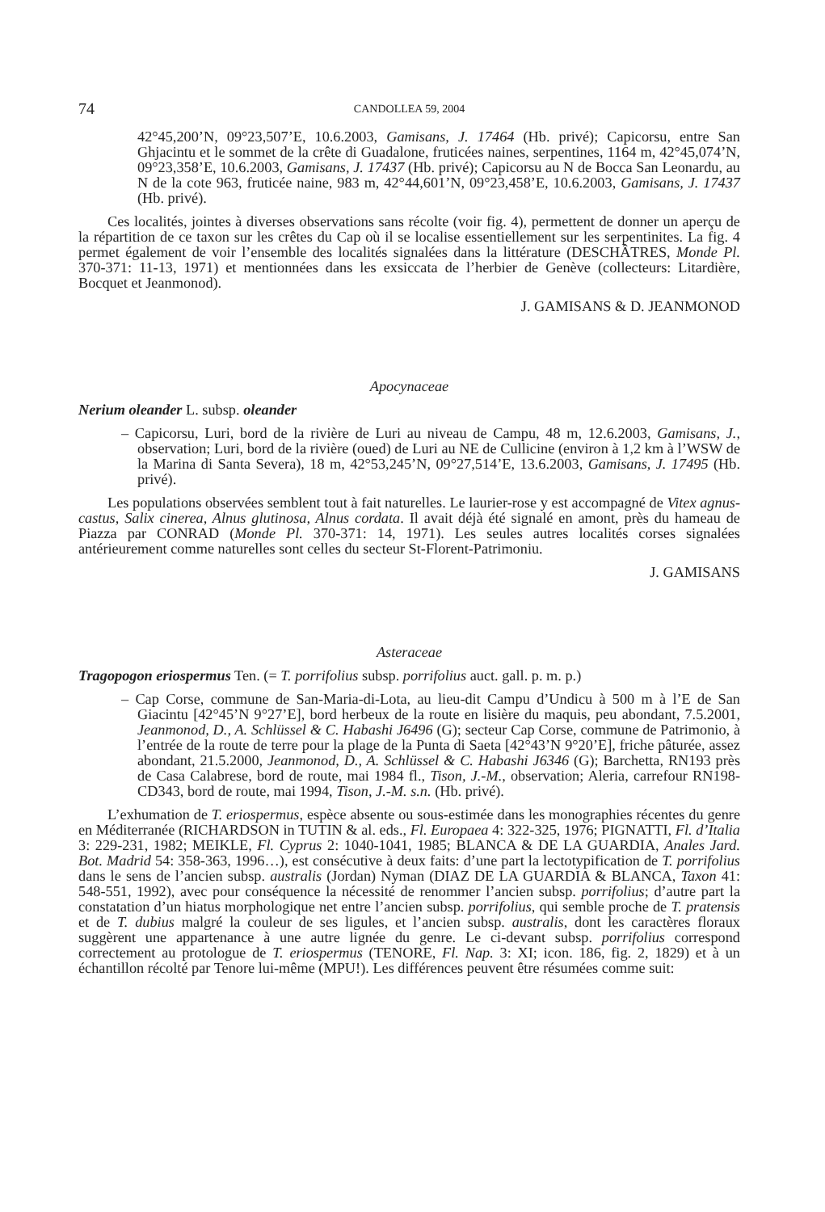74 CANDOLLEA 59, 2004
42°45,200’N, 09°23,507’E, 10.6.2003, Gamisans, J. 17464 (Hb. privé); Capicorsu, entre San Ghjacintu et le sommet de la crête di Guadalone, fruticées naines, serpentines, 1164 m, 42°45,074’N, 09°23,358’E, 10.6.2003, Gamisans, J. 17437 (Hb. privé); Capicorsu au N de Bocca San Leonardu, au N de la cote 963, fruticée naine, 983 m, 42°44,601’N, 09°23,458’E, 10.6.2003, Gamisans, J. 17437 (Hb. privé).
Ces localités, jointes à diverses observations sans récolte (voir fig. 4), permettent de donner un aperçu de la répartition de ce taxon sur les crêtes du Cap où il se localise essentiellement sur les serpentinites. La fig. 4 permet également de voir l’ensemble des localités signalées dans la littérature (DESCHÂTRES, Monde Pl. 370-371: 11-13, 1971) et mentionnées dans les exsiccata de l’herbier de Genève (collecteurs: Litardière, Bocquet et Jeanmonod).
J. GAMISANS & D. JEANMONOD
Apocynaceae
Nerium oleander L. subsp. oleander
– Capicorsu, Luri, bord de la rivière de Luri au niveau de Campu, 48 m, 12.6.2003, Gamisans, J., observation; Luri, bord de la rivière (oued) de Luri au NE de Cullicine (environ à 1,2 km à l’WSW de la Marina di Santa Severa), 18 m, 42°53,245’N, 09°27,514’E, 13.6.2003, Gamisans, J. 17495 (Hb. privé).
Les populations observées semblent tout à fait naturelles. Le laurier-rose y est accompagné de Vitex agnus-castus, Salix cinerea, Alnus glutinosa, Alnus cordata. Il avait déjà été signalé en amont, près du hameau de Piazza par CONRAD (Monde Pl. 370-371: 14, 1971). Les seules autres localités corses signalées antérieurement comme naturelles sont celles du secteur St-Florent-Patrimoniu.
J. GAMISANS
Asteraceae
Tragopogon eriospermus Ten. (= T. porrifolius subsp. porrifolius auct. gall. p. m. p.)
– Cap Corse, commune de San-Maria-di-Lota, au lieu-dit Campu d’Undicu à 500 m à l’E de San Giacintu [42°45’N 9°27’E], bord herbeux de la route en lisière du maquis, peu abondant, 7.5.2001, Jeanmonod, D., A. Schlüssel & C. Habashi J6496 (G); secteur Cap Corse, commune de Patrimonio, à l’entrée de la route de terre pour la plage de la Punta di Saeta [42°43’N 9°20’E], friche pâturée, assez abondant, 21.5.2000, Jeanmonod, D., A. Schlüssel & C. Habashi J6346 (G); Barchetta, RN193 près de Casa Calabrese, bord de route, mai 1984 fl., Tison, J.-M., observation; Aleria, carrefour RN198-CD343, bord de route, mai 1994, Tison, J.-M. s.n. (Hb. privé).
L’exhumation de T. eriospermus, espèce absente ou sous-estimée dans les monographies récentes du genre en Méditerranée (RICHARDSON in TUTIN & al. eds., Fl. Europaea 4: 322-325, 1976; PIGNATTI, Fl. d’Italia 3: 229-231, 1982; MEIKLE, Fl. Cyprus 2: 1040-1041, 1985; BLANCA & DE LA GUARDIA, Anales Jard. Bot. Madrid 54: 358-363, 1996…), est consécutive à deux faits: d’une part la lectotypification de T. porrifolius dans le sens de l’ancien subsp. australis (Jordan) Nyman (DIAZ DE LA GUARDIA & BLANCA, Taxon 41: 548-551, 1992), avec pour conséquence la nécessité de renommer l’ancien subsp. porrifolius; d’autre part la constatation d’un hiatus morphologique net entre l’ancien subsp. porrifolius, qui semble proche de T. pratensis et de T. dubius malgré la couleur de ses ligules, et l’ancien subsp. australis, dont les caractères floraux suggèrent une appartenance à une autre lignée du genre. Le ci-devant subsp. porrifolius correspond correctement au protologue de T. eriospermus (TENORE, Fl. Nap. 3: XI; icon. 186, fig. 2, 1829) et à un échantillon récolté par Tenore lui-même (MPU!). Les différences peuvent être résumées comme suit: